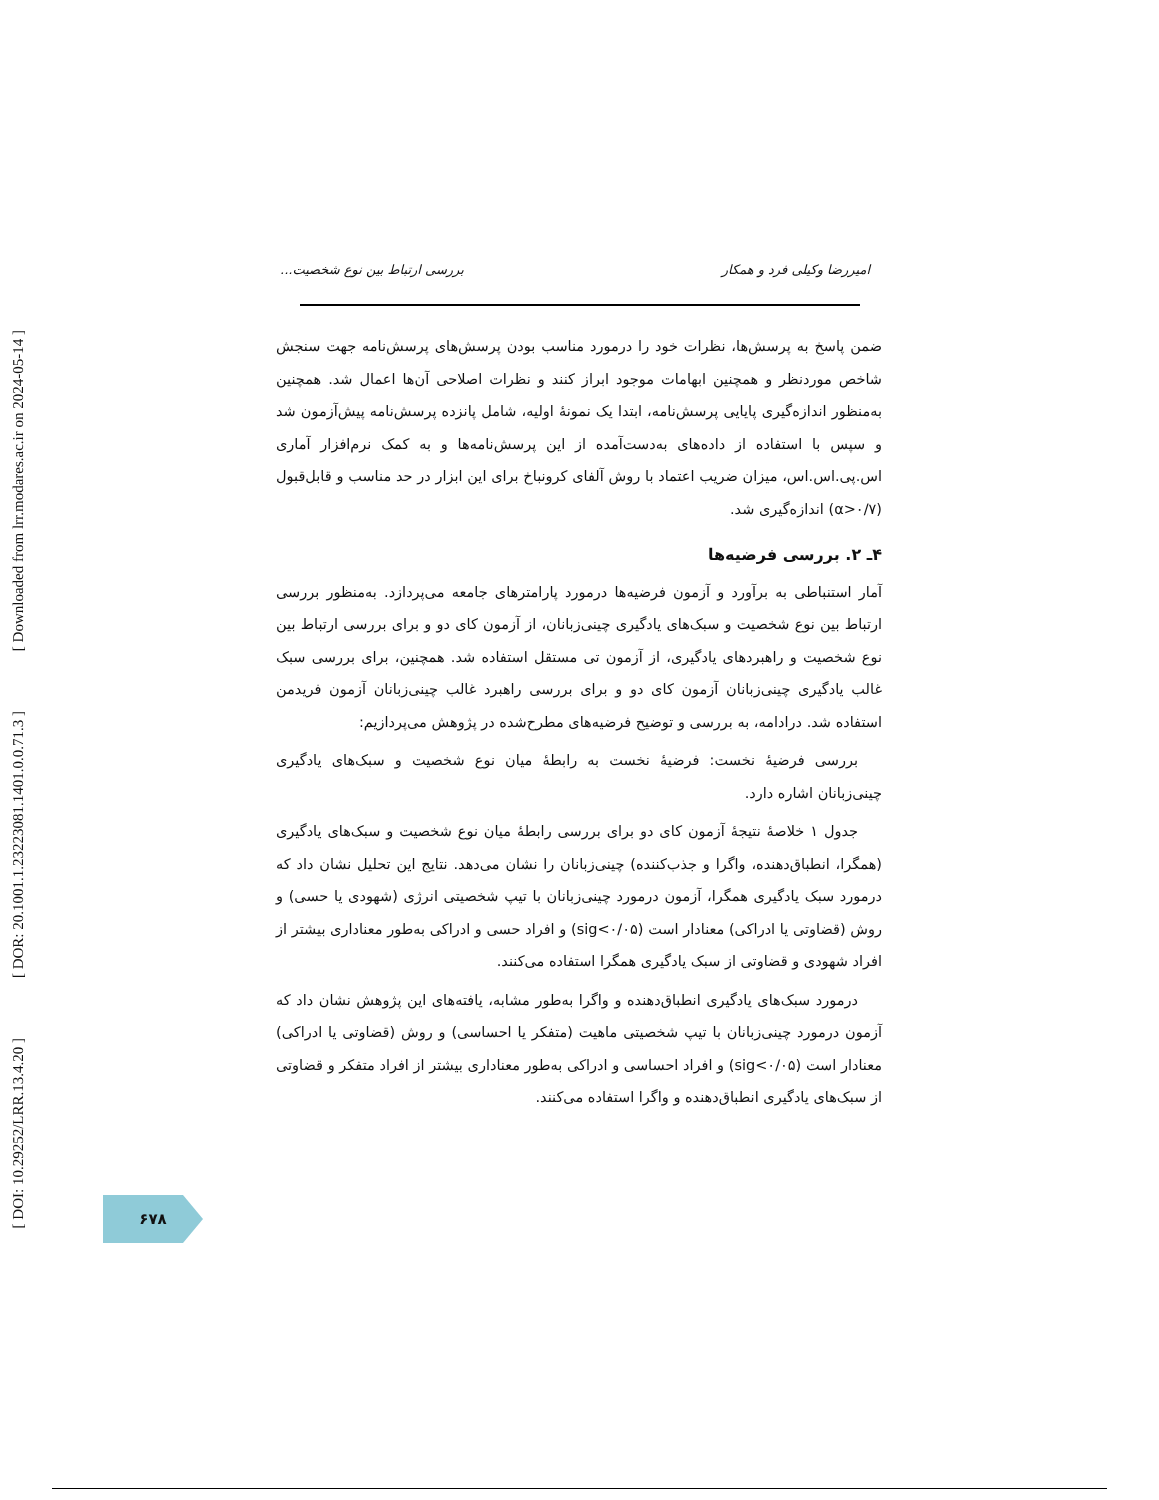[ Downloaded from lrr.modares.ac.ir on 2024-05-14 ]
[ DOR: 20.1001.1.23223081.1401.0.0.71.3 ]
[ DOI: 10.29252/LRR.13.4.20 ]
امیررضا وکیلی فرد و همکار بررسی ارتباط بین نوع شخصیت...
ضمن پاسخ به پرسش‌ها، نظرات خود را درمورد مناسب بودن پرسش‌های پرسش‌نامه جهت سنجش شاخص موردنظر و همچنین ابهامات موجود ابراز کنند و نظرات اصلاحی آن‌ها اعمال شد. همچنین به‌منظور اندازه‌گیری پایایی پرسش‌نامه، ابتدا یک نمونهٔ اولیه، شامل پانزده پرسش‌نامه پیش‌آزمون شد و سپس با استفاده از داده‌های به‌دست‌آمده از این پرسش‌نامه‌ها و به کمک نرم‌افزار آماری اس.پی.اس.اس، میزان ضریب اعتماد با روش آلفای کرونباخ برای این ابزار در حد مناسب و قابل‌قبول (α>۰/۷) اندازه‌گیری شد.
۴ـ ۲. بررسی فرضیه‌ها
آمار استنباطی به برآورد و آزمون فرضیه‌ها درمورد پارامترهای جامعه می‌پردازد. به‌منظور بررسی ارتباط بین نوع شخصیت و سبک‌های یادگیری چینی‌زبانان، از آزمون کای دو و برای بررسی ارتباط بین نوع شخصیت و راهبردهای یادگیری، از آزمون تی مستقل استفاده شد. همچنین، برای بررسی سبک غالب یادگیری چینی‌زبانان آزمون کای دو و برای بررسی راهبرد غالب چینی‌زبانان آزمون فریدمن استفاده شد. درادامه، به بررسی و توضیح فرضیه‌های مطرح‌شده در پژوهش می‌پردازیم:
بررسی فرضیهٔ نخست: فرضیهٔ نخست به رابطهٔ میان نوع شخصیت و سبک‌های یادگیری چینی‌زبانان اشاره دارد.
جدول ۱ خلاصهٔ نتیجهٔ آزمون کای دو برای بررسی رابطهٔ میان نوع شخصیت و سبک‌های یادگیری (همگرا، انطباق‌دهنده، واگرا و جذب‌کننده) چینی‌زبانان را نشان می‌دهد. نتایج این تحلیل نشان داد که درمورد سبک یادگیری همگرا، آزمون درمورد چینی‌زبانان با تیپ شخصیتی انرژی (شهودی یا حسی) و روش (قضاوتی یا ادراکی) معنادار است (sig<۰/۰۵) و افراد حسی و ادراکی به‌طور معناداری بیشتر از افراد شهودی و قضاوتی از سبک یادگیری همگرا استفاده می‌کنند.
درمورد سبک‌های یادگیری انطباق‌دهنده و واگرا به‌طور مشابه، یافته‌های این پژوهش نشان داد که آزمون درمورد چینی‌زبانان با تیپ شخصیتی ماهیت (متفکر یا احساسی) و روش (قضاوتی یا ادراکی) معنادار است (sig<۰/۰۵) و افراد احساسی و ادراکی به‌طور معناداری بیشتر از افراد متفکر و قضاوتی از سبک‌های یادگیری انطباق‌دهنده و واگرا استفاده می‌کنند.
۶۷۸